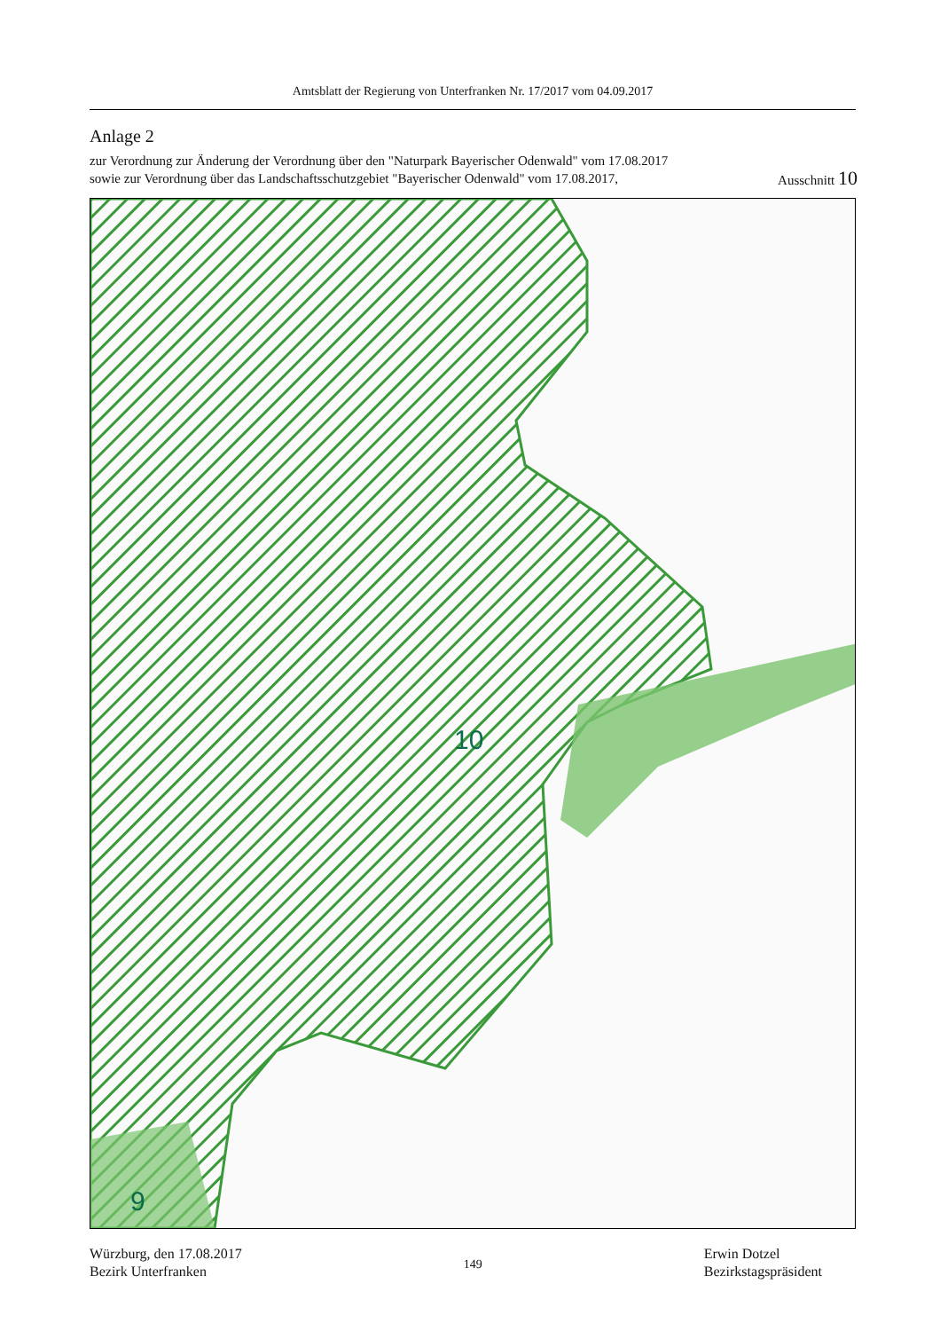Amtsblatt der Regierung von Unterfranken Nr. 17/2017 vom 04.09.2017
Anlage 2
zur Verordnung zur Änderung der Verordnung über den "Naturpark Bayerischer Odenwald" vom 17.08.2017
sowie zur Verordnung über das Landschaftsschutzgebiet "Bayerischer Odenwald" vom 17.08.2017, Ausschnitt 10
10
9
Würzburg, den 17.08.2017
Bezirk Unterfranken
149
Erwin Dotzel
Bezirkstagspräsident